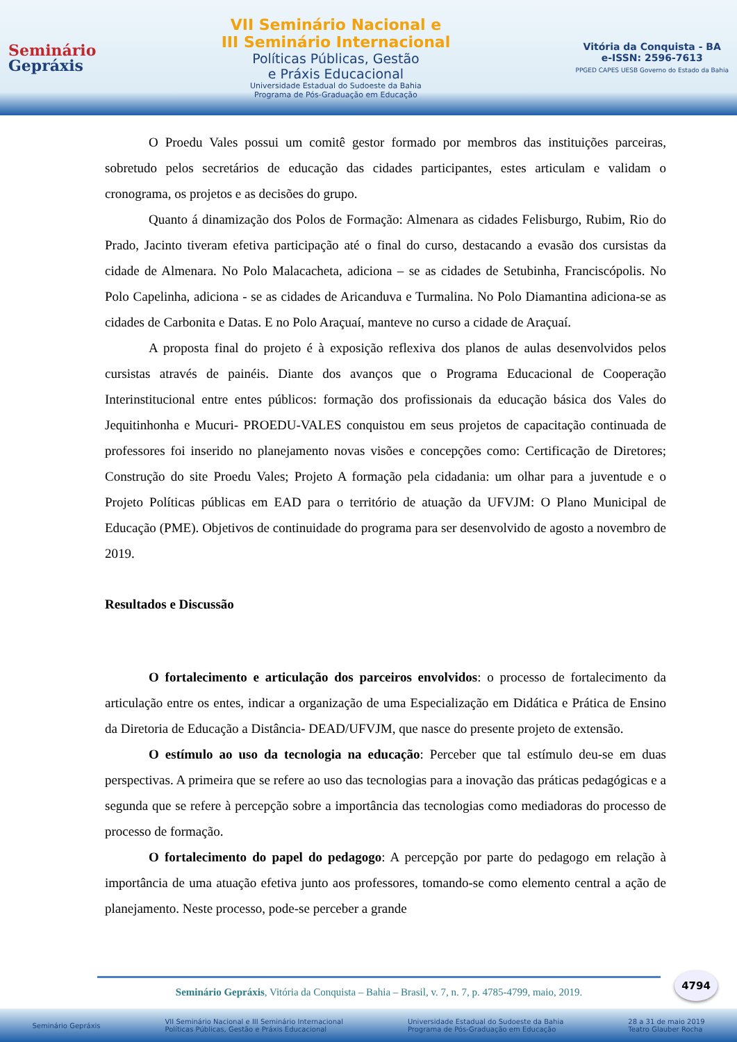Seminário
Gepráxis
VII Seminário Nacional e
III Seminário Internacional
Políticas Públicas, Gestão
e Práxis Educacional
Universidade Estadual do Sudoeste da Bahia
Programa de Pós-Graduação em Educação
Vitória da Conquista - BA
e-ISSN: 2596-7613
PPGED CAPES UESB Governo do Estado da Bahia
O Proedu Vales possui um comitê gestor formado por membros das instituições parceiras, sobretudo pelos secretários de educação das cidades participantes, estes articulam e validam o cronograma, os projetos e as decisões do grupo.
Quanto á dinamização dos Polos de Formação: Almenara as cidades Felisburgo, Rubim, Rio do Prado, Jacinto tiveram efetiva participação até o final do curso, destacando a evasão dos cursistas da cidade de Almenara. No Polo Malacacheta, adiciona – se as cidades de Setubinha, Franciscópolis. No Polo Capelinha, adiciona - se as cidades de Aricanduva e Turmalina. No Polo Diamantina adiciona-se as cidades de Carbonita e Datas. E no Polo Araçuaí, manteve no curso a cidade de Araçuaí.
A proposta final do projeto é à exposição reflexiva dos planos de aulas desenvolvidos pelos cursistas através de painéis. Diante dos avanços que o Programa Educacional de Cooperação Interinstitucional entre entes públicos: formação dos profissionais da educação básica dos Vales do Jequitinhonha e Mucuri- PROEDU-VALES conquistou em seus projetos de capacitação continuada de professores foi inserido no planejamento novas visões e concepções como: Certificação de Diretores; Construção do site Proedu Vales; Projeto A formação pela cidadania: um olhar para a juventude e o Projeto Políticas públicas em EAD para o território de atuação da UFVJM: O Plano Municipal de Educação (PME). Objetivos de continuidade do programa para ser desenvolvido de agosto a novembro de 2019.
Resultados e Discussão
O fortalecimento e articulação dos parceiros envolvidos: o processo de fortalecimento da articulação entre os entes, indicar a organização de uma Especialização em Didática e Prática de Ensino da Diretoria de Educação a Distância- DEAD/UFVJM, que nasce do presente projeto de extensão.
O estímulo ao uso da tecnologia na educação: Perceber que tal estímulo deu-se em duas perspectivas. A primeira que se refere ao uso das tecnologias para a inovação das práticas pedagógicas e a segunda que se refere à percepção sobre a importância das tecnologias como mediadoras do processo de processo de formação.
O fortalecimento do papel do pedagogo: A percepção por parte do pedagogo em relação à importância de uma atuação efetiva junto aos professores, tomando-se como elemento central a ação de planejamento. Neste processo, pode-se perceber a grande
4794
Seminário Gepráxis, Vitória da Conquista – Bahia – Brasil, v. 7, n. 7, p. 4785-4799, maio, 2019.
Seminário Gepráxis VII Seminário Nacional e III Seminário Internacional
Políticas Públicas, Gestão e Práxis Educacional Universidade Estadual do Sudoeste da Bahia
Programa de Pós-Graduação em Educação 28 a 31 de maio 2019
Teatro Glauber Rocha